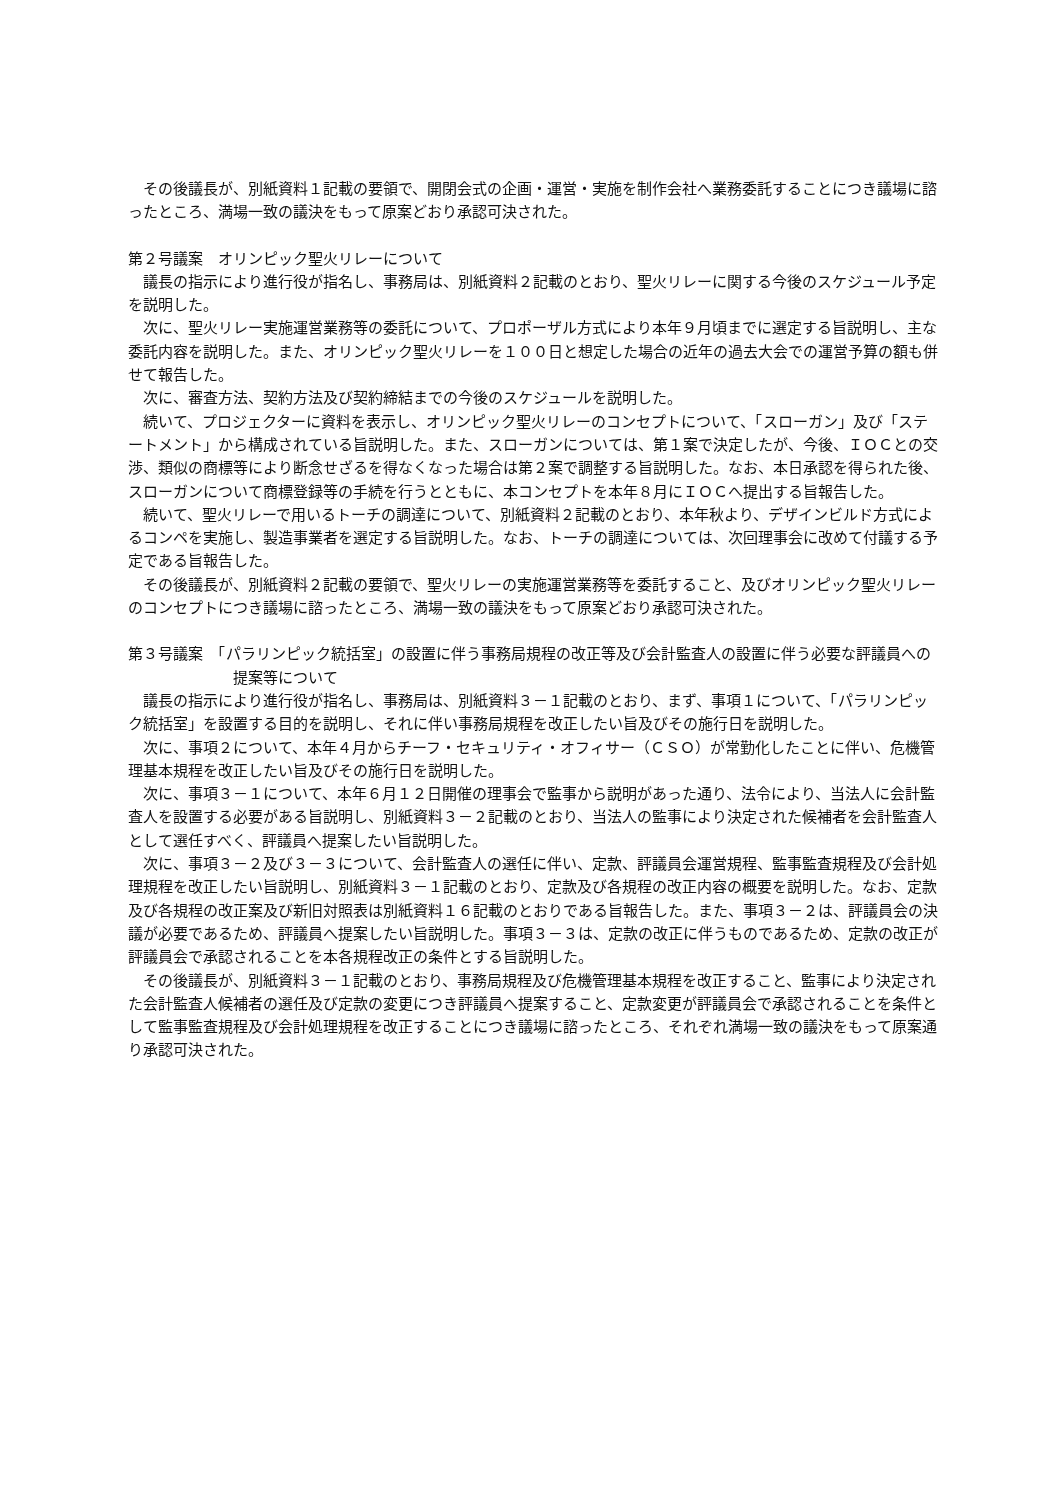その後議長が、別紙資料１記載の要領で、開閉会式の企画・運営・実施を制作会社へ業務委託することにつき議場に諮ったところ、満場一致の議決をもって原案どおり承認可決された。
第２号議案　オリンピック聖火リレーについて
議長の指示により進行役が指名し、事務局は、別紙資料２記載のとおり、聖火リレーに関する今後のスケジュール予定を説明した。
次に、聖火リレー実施運営業務等の委託について、プロポーザル方式により本年９月頃までに選定する旨説明し、主な委託内容を説明した。また、オリンピック聖火リレーを１００日と想定した場合の近年の過去大会での運営予算の額も併せて報告した。
次に、審査方法、契約方法及び契約締結までの今後のスケジュールを説明した。
続いて、プロジェクターに資料を表示し、オリンピック聖火リレーのコンセプトについて、「スローガン」及び「ステートメント」から構成されている旨説明した。また、スローガンについては、第１案で決定したが、今後、ＩＯＣとの交渉、類似の商標等により断念せざるを得なくなった場合は第２案で調整する旨説明した。なお、本日承認を得られた後、スローガンについて商標登録等の手続を行うとともに、本コンセプトを本年８月にＩＯＣへ提出する旨報告した。
続いて、聖火リレーで用いるトーチの調達について、別紙資料２記載のとおり、本年秋より、デザインビルド方式によるコンペを実施し、製造事業者を選定する旨説明した。なお、トーチの調達については、次回理事会に改めて付議する予定である旨報告した。
その後議長が、別紙資料２記載の要領で、聖火リレーの実施運営業務等を委託すること、及びオリンピック聖火リレーのコンセプトにつき議場に諮ったところ、満場一致の議決をもって原案どおり承認可決された。
第３号議案　「パラリンピック統括室」の設置に伴う事務局規程の改正等及び会計監査人の設置に伴う必要な評議員への提案等について
議長の指示により進行役が指名し、事務局は、別紙資料３－１記載のとおり、まず、事項１について、「パラリンピック統括室」を設置する目的を説明し、それに伴い事務局規程を改正したい旨及びその施行日を説明した。
次に、事項２について、本年４月からチーフ・セキュリティ・オフィサー（ＣＳＯ）が常勤化したことに伴い、危機管理基本規程を改正したい旨及びその施行日を説明した。
次に、事項３－１について、本年６月１２日開催の理事会で監事から説明があった通り、法令により、当法人に会計監査人を設置する必要がある旨説明し、別紙資料３－２記載のとおり、当法人の監事により決定された候補者を会計監査人として選任すべく、評議員へ提案したい旨説明した。
次に、事項３－２及び３－３について、会計監査人の選任に伴い、定款、評議員会運営規程、監事監査規程及び会計処理規程を改正したい旨説明し、別紙資料３－１記載のとおり、定款及び各規程の改正内容の概要を説明した。なお、定款及び各規程の改正案及び新旧対照表は別紙資料１６記載のとおりである旨報告した。また、事項３－２は、評議員会の決議が必要であるため、評議員へ提案したい旨説明した。事項３－３は、定款の改正に伴うものであるため、定款の改正が評議員会で承認されることを本各規程改正の条件とする旨説明した。
その後議長が、別紙資料３－１記載のとおり、事務局規程及び危機管理基本規程を改正すること、監事により決定された会計監査人候補者の選任及び定款の変更につき評議員へ提案すること、定款変更が評議員会で承認されることを条件として監事監査規程及び会計処理規程を改正することにつき議場に諮ったところ、それぞれ満場一致の議決をもって原案通り承認可決された。